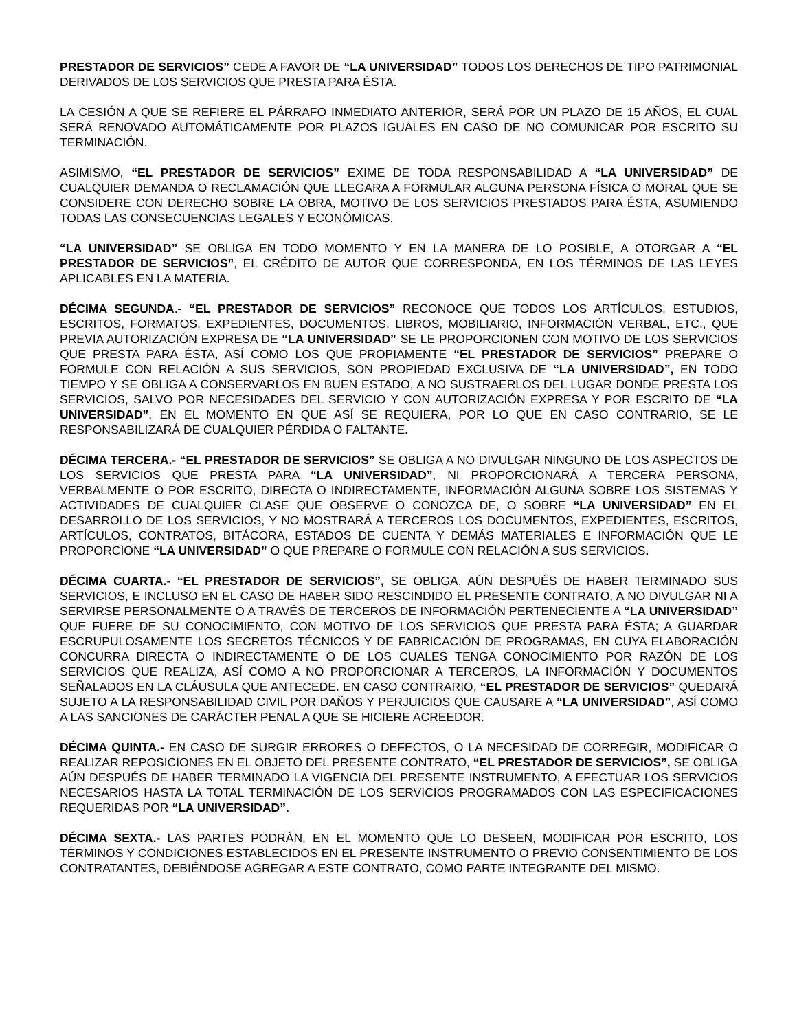PRESTADOR DE SERVICIOS” CEDE A FAVOR DE “LA UNIVERSIDAD” TODOS LOS DERECHOS DE TIPO PATRIMONIAL DERIVADOS DE LOS SERVICIOS QUE PRESTA PARA ÉSTA.
LA CESIÓN A QUE SE REFIERE EL PÁRRAFO INMEDIATO ANTERIOR, SERÁ POR UN PLAZO DE 15 AÑOS, EL CUAL SERÁ RENOVADO AUTOMÁTICAMENTE POR PLAZOS IGUALES EN CASO DE NO COMUNICAR POR ESCRITO SU TERMINACIÓN.
ASIMISMO, “EL PRESTADOR DE SERVICIOS” EXIME DE TODA RESPONSABILIDAD A “LA UNIVERSIDAD” DE CUALQUIER DEMANDA O RECLAMACIÓN QUE LLEGARA A FORMULAR ALGUNA PERSONA FÍSICA O MORAL QUE SE CONSIDERE CON DERECHO SOBRE LA OBRA, MOTIVO DE LOS SERVICIOS PRESTADOS PARA ÉSTA, ASUMIENDO TODAS LAS CONSECUENCIAS LEGALES Y ECONÓMICAS.
“LA UNIVERSIDAD” SE OBLIGA EN TODO MOMENTO Y EN LA MANERA DE LO POSIBLE, A OTORGAR A “EL PRESTADOR DE SERVICIOS”, EL CRÉDITO DE AUTOR QUE CORRESPONDA, EN LOS TÉRMINOS DE LAS LEYES APLICABLES EN LA MATERIA.
DÉCIMA SEGUNDA.- “EL PRESTADOR DE SERVICIOS” RECONOCE QUE TODOS LOS ARTÍCULOS, ESTUDIOS, ESCRITOS, FORMATOS, EXPEDIENTES, DOCUMENTOS, LIBROS, MOBILIARIO, INFORMACIÓN VERBAL, ETC., QUE PREVIA AUTORIZACIÓN EXPRESA DE “LA UNIVERSIDAD” SE LE PROPORCIONEN CON MOTIVO DE LOS SERVICIOS QUE PRESTA PARA ÉSTA, ASÍ COMO LOS QUE PROPIAMENTE “EL PRESTADOR DE SERVICIOS” PREPARE O FORMULE CON RELACIÓN A SUS SERVICIOS, SON PROPIEDAD EXCLUSIVA DE “LA UNIVERSIDAD”, EN TODO TIEMPO Y SE OBLIGA A CONSERVARLOS EN BUEN ESTADO, A NO SUSTRAERLOS DEL LUGAR DONDE PRESTA LOS SERVICIOS, SALVO POR NECESIDADES DEL SERVICIO Y CON AUTORIZACIÓN EXPRESA Y POR ESCRITO DE “LA UNIVERSIDAD”, EN EL MOMENTO EN QUE ASÍ SE REQUIERA, POR LO QUE EN CASO CONTRARIO, SE LE RESPONSABILIZARÁ DE CUALQUIER PÉRDIDA O FALTANTE.
DÉCIMA TERCERA.- “EL PRESTADOR DE SERVICIOS” SE OBLIGA A NO DIVULGAR NINGUNO DE LOS ASPECTOS DE LOS SERVICIOS QUE PRESTA PARA “LA UNIVERSIDAD”, NI PROPORCIONARÁ A TERCERA PERSONA, VERBALMENTE O POR ESCRITO, DIRECTA O INDIRECTAMENTE, INFORMACIÓN ALGUNA SOBRE LOS SISTEMAS Y ACTIVIDADES DE CUALQUIER CLASE QUE OBSERVE O CONOZCA DE, O SOBRE “LA UNIVERSIDAD” EN EL DESARROLLO DE LOS SERVICIOS, Y NO MOSTRARÁ A TERCEROS LOS DOCUMENTOS, EXPEDIENTES, ESCRITOS, ARTÍCULOS, CONTRATOS, BITÁCORA, ESTADOS DE CUENTA Y DEMÁS MATERIALES E INFORMACIÓN QUE LE PROPORCIONE “LA UNIVERSIDAD” O QUE PREPARE O FORMULE CON RELACIÓN A SUS SERVICIOS.
DÉCIMA CUARTA.- “EL PRESTADOR DE SERVICIOS”, SE OBLIGA, AÚN DESPUÉS DE HABER TERMINADO SUS SERVICIOS, E INCLUSO EN EL CASO DE HABER SIDO RESCINDIDO EL PRESENTE CONTRATO, A NO DIVULGAR NI A SERVIRSE PERSONALMENTE O A TRAVÉS DE TERCEROS DE INFORMACIÓN PERTENECIENTE A “LA UNIVERSIDAD” QUE FUERE DE SU CONOCIMIENTO, CON MOTIVO DE LOS SERVICIOS QUE PRESTA PARA ÉSTA; A GUARDAR ESCRUPULOSAMENTE LOS SECRETOS TÉCNICOS Y DE FABRICACIÓN DE PROGRAMAS, EN CUYA ELABORACIÓN CONCURRA DIRECTA O INDIRECTAMENTE O DE LOS CUALES TENGA CONOCIMIENTO POR RAZÓN DE LOS SERVICIOS QUE REALIZA, ASÍ COMO A NO PROPORCIONAR A TERCEROS, LA INFORMACIÓN Y DOCUMENTOS SEÑALADOS EN LA CLÁUSULA QUE ANTECEDE. EN CASO CONTRARIO, “EL PRESTADOR DE SERVICIOS” QUEDARÁ SUJETO A LA RESPONSABILIDAD CIVIL POR DAÑOS Y PERJUICIOS QUE CAUSARE A “LA UNIVERSIDAD”, ASÍ COMO A LAS SANCIONES DE CARÁCTER PENAL A QUE SE HICIERE ACREEDOR.
DÉCIMA QUINTA.- EN CASO DE SURGIR ERRORES O DEFECTOS, O LA NECESIDAD DE CORREGIR, MODIFICAR O REALIZAR REPOSICIONES EN EL OBJETO DEL PRESENTE CONTRATO, “EL PRESTADOR DE SERVICIOS”, SE OBLIGA AÚN DESPUÉS DE HABER TERMINADO LA VIGENCIA DEL PRESENTE INSTRUMENTO, A EFECTUAR LOS SERVICIOS NECESARIOS HASTA LA TOTAL TERMINACIÓN DE LOS SERVICIOS PROGRAMADOS CON LAS ESPECIFICACIONES REQUERIDAS POR “LA UNIVERSIDAD”.
DÉCIMA SEXTA.- LAS PARTES PODRÁN, EN EL MOMENTO QUE LO DESEEN, MODIFICAR POR ESCRITO, LOS TÉRMINOS Y CONDICIONES ESTABLECIDOS EN EL PRESENTE INSTRUMENTO O PREVIO CONSENTIMIENTO DE LOS CONTRATANTES, DEBIÉNDOSE AGREGAR A ESTE CONTRATO, COMO PARTE INTEGRANTE DEL MISMO.